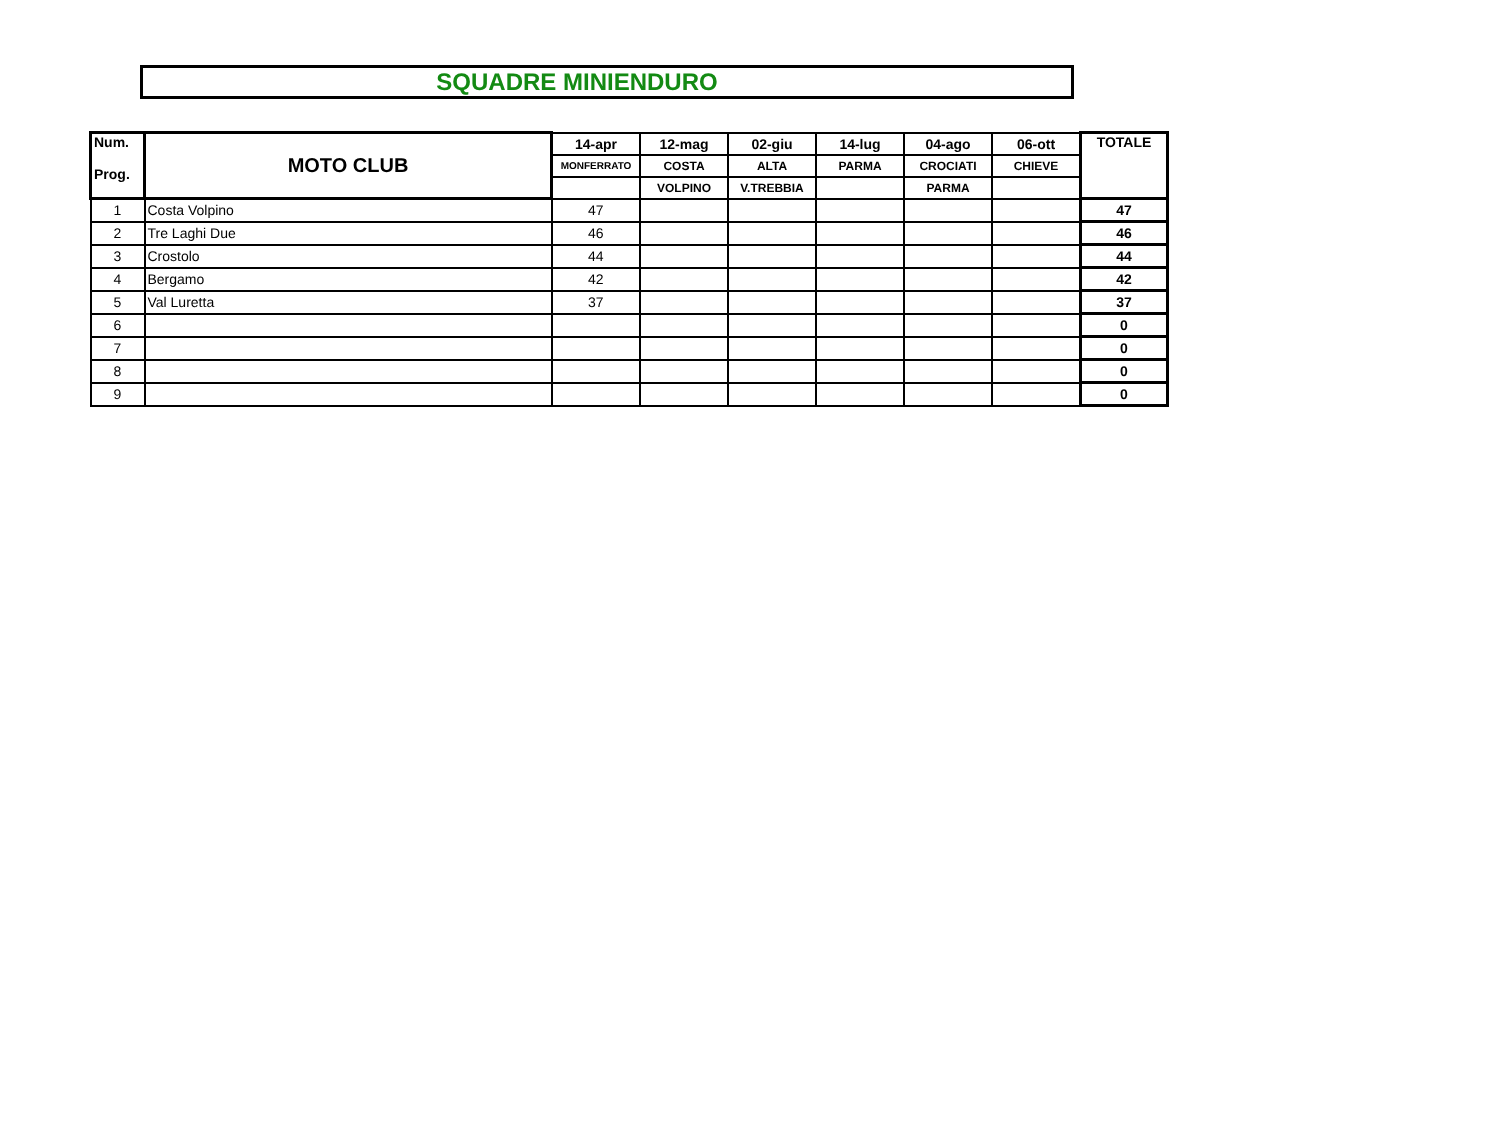SQUADRE MINIENDURO
| Num. Prog. | MOTO CLUB | 14-apr | 12-mag | 02-giu | 14-lug | 04-ago | 06-ott | TOTALE |
| --- | --- | --- | --- | --- | --- | --- | --- | --- |
| | | MONFERRATO | COSTA | ALTA | PARMA | CROCIATI | CHIEVE | |
| | | | VOLPINO | V.TREBBIA | | PARMA | | |
| 1 | Costa Volpino | 47 | | | | | | 47 |
| 2 | Tre Laghi Due | 46 | | | | | | 46 |
| 3 | Crostolo | 44 | | | | | | 44 |
| 4 | Bergamo | 42 | | | | | | 42 |
| 5 | Val Luretta | 37 | | | | | | 37 |
| 6 | | | | | | | | 0 |
| 7 | | | | | | | | 0 |
| 8 | | | | | | | | 0 |
| 9 | | | | | | | | 0 |